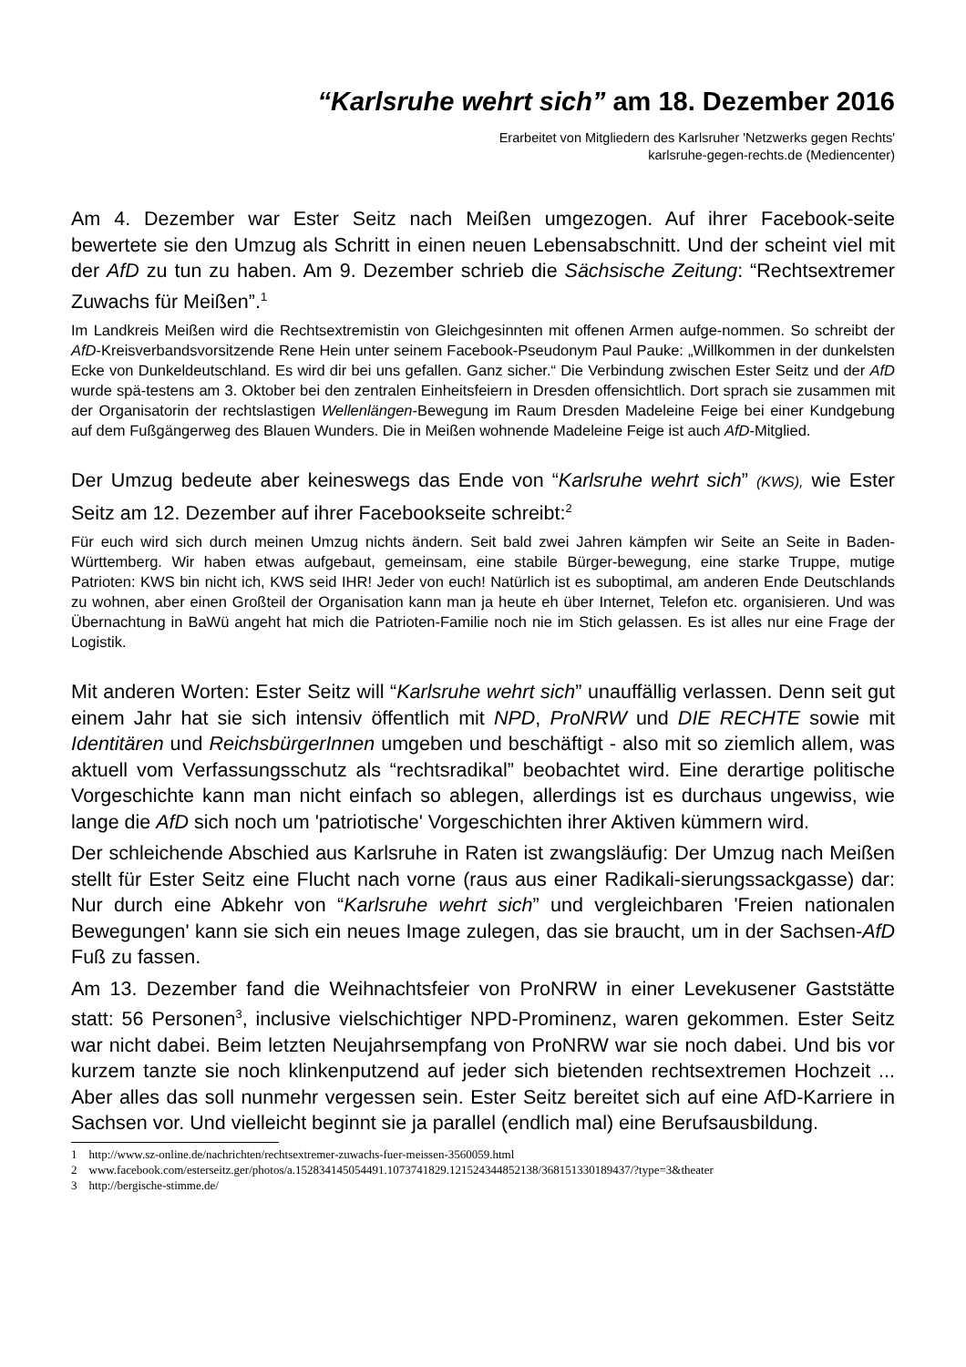“Karlsruhe wehrt sich” am 18. Dezember 2016
Erarbeitet von Mitgliedern des Karlsruher 'Netzwerks gegen Rechts'
karlsruhe-gegen-rechts.de (Mediencenter)
Am 4. Dezember war Ester Seitz nach Meißen umgezogen. Auf ihrer Facebook-seite bewertete sie den Umzug als Schritt in einen neuen Lebensabschnitt. Und der scheint viel mit der AfD zu tun zu haben. Am 9. Dezember schrieb die Sächsische Zeitung: “Rechtsextremer Zuwachs für Meißen”.<sup>1</sup>
Im Landkreis Meißen wird die Rechtsextremistin von Gleichgesinnten mit offenen Armen aufge-nommen. So schreibt der AfD-Kreisverbandsvorsitzende Rene Hein unter seinem Facebook-Pseudonym Paul Pauke: „Willkommen in der dunkelsten Ecke von Dunkeldeutschland. Es wird dir bei uns gefallen. Ganz sicher.“ Die Verbindung zwischen Ester Seitz und der AfD wurde spä-testens am 3. Oktober bei den zentralen Einheitsfeiern in Dresden offensichtlich. Dort sprach sie zusammen mit der Organisatorin der rechtslastigen Wellenlängen-Bewegung im Raum Dresden Madeleine Feige bei einer Kundgebung auf dem Fußgängerweg des Blauen Wunders. Die in Meißen wohnende Madeleine Feige ist auch AfD-Mitglied.
Der Umzug bedeute aber keineswegs das Ende von “Karlsruhe wehrt sich” (KWS), wie Ester Seitz am 12. Dezember auf ihrer Facebookseite schreibt:<sup>2</sup>
Für euch wird sich durch meinen Umzug nichts ändern. Seit bald zwei Jahren kämpfen wir Seite an Seite in Baden-Württemberg. Wir haben etwas aufgebaut, gemeinsam, eine stabile Bürger-bewegung, eine starke Truppe, mutige Patrioten: KWS bin nicht ich, KWS seid IHR! Jeder von euch! Natürlich ist es suboptimal, am anderen Ende Deutschlands zu wohnen, aber einen Großteil der Organisation kann man ja heute eh über Internet, Telefon etc. organisieren. Und was Übernachtung in BaWü angeht hat mich die Patrioten-Familie noch nie im Stich gelassen. Es ist alles nur eine Frage der Logistik.
Mit anderen Worten: Ester Seitz will “Karlsruhe wehrt sich” unauffällig verlassen. Denn seit gut einem Jahr hat sie sich intensiv öffentlich mit NPD, ProNRW und DIE RECHTE sowie mit Identitären und ReichsbürgerInnen umgeben und beschäftigt - also mit so ziemlich allem, was aktuell vom Verfassungsschutz als “rechtsradikal” beobachtet wird. Eine derartige politische Vorgeschichte kann man nicht einfach so ablegen, allerdings ist es durchaus ungewiss, wie lange die AfD sich noch um 'patriotische' Vorgeschichten ihrer Aktiven kümmern wird.
Der schleichende Abschied aus Karlsruhe in Raten ist zwangsläufig: Der Umzug nach Meißen stellt für Ester Seitz eine Flucht nach vorne (raus aus einer Radikali-sierungssackgasse) dar: Nur durch eine Abkehr von “Karlsruhe wehrt sich” und vergleichbaren 'Freien nationalen Bewegungen' kann sie sich ein neues Image zulegen, das sie braucht, um in der Sachsen-AfD Fuß zu fassen.
Am 13. Dezember fand die Weihnachtsfeier von ProNRW in einer Levekusener Gaststätte statt: 56 Personen<sup>3</sup>, inclusive vielschichtiger NPD-Prominenz, waren gekommen. Ester Seitz war nicht dabei. Beim letzten Neujahrsempfang von ProNRW war sie noch dabei. Und bis vor kurzem tanzte sie noch klinkenputzend auf jeder sich bietenden rechtsextremen Hochzeit ... Aber alles das soll nunmehr vergessen sein. Ester Seitz bereitet sich auf eine AfD-Karriere in Sachsen vor. Und vielleicht beginnt sie ja parallel (endlich mal) eine Berufsausbildung.
1 http://www.sz-online.de/nachrichten/rechtsextremer-zuwachs-fuer-meissen-3560059.html
2 www.facebook.com/esterseitz.ger/photos/a.152834145054491.1073741829.121524344852138/368151330189437/?type=3&theater
3 http://bergische-stimme.de/